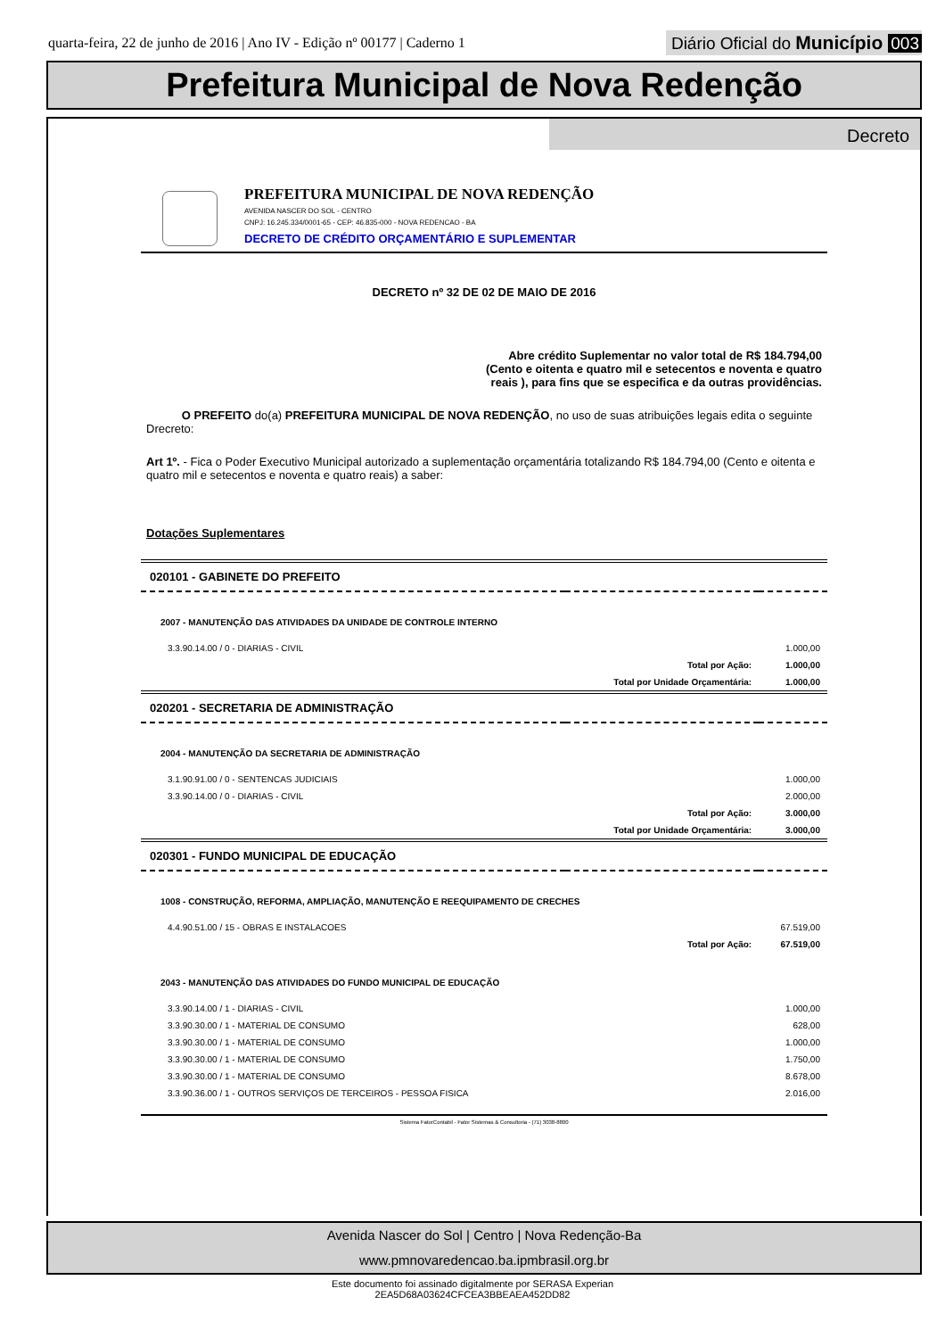quarta-feira, 22 de junho de 2016 | Ano IV - Edição nº 00177 | Caderno 1
Diário Oficial do Município 003
Prefeitura Municipal de Nova Redenção
Decreto
PREFEITURA MUNICIPAL DE NOVA REDENÇÃO
AVENIDA NASCER DO SOL - CENTRO
CNPJ: 16.245.334/0001-65 - CEP: 46.835-000 - NOVA REDENCAO - BA
DECRETO DE CRÉDITO ORÇAMENTÁRIO E SUPLEMENTAR
DECRETO nº 32 DE 02 DE MAIO DE 2016
Abre crédito Suplementar no valor total de R$ 184.794,00 (Cento e oitenta e quatro mil e setecentos e noventa e quatro reais ), para fins que se especifica e da outras providências.
O PREFEITO do(a) PREFEITURA MUNICIPAL DE NOVA REDENÇÃO, no uso de suas atribuições legais edita o seguinte Drecreto:
Art 1º. - Fica o Poder Executivo Municipal autorizado a suplementação orçamentária totalizando R$ 184.794,00 (Cento e oitenta e quatro mil e setecentos e noventa e quatro reais) a saber:
Dotações Suplementares
| 020101 - GABINETE DO PREFEITO | | |
| 2007 - MANUTENÇÃO DAS ATIVIDADES DA UNIDADE DE CONTROLE INTERNO | | |
| 3.3.90.14.00 / 0 - DIARIAS - CIVIL | | 1.000,00 |
| | Total por Ação: | 1.000,00 |
| | Total por Unidade Orçamentária: | 1.000,00 |
| 020201 - SECRETARIA DE ADMINISTRAÇÃO | | |
| 2004 - MANUTENÇÃO DA SECRETARIA DE ADMINISTRAÇÃO | | |
| 3.1.90.91.00 / 0 - SENTENCAS JUDICIAIS | | 1.000,00 |
| 3.3.90.14.00 / 0 - DIARIAS - CIVIL | | 2.000,00 |
| | Total por Ação: | 3.000,00 |
| | Total por Unidade Orçamentária: | 3.000,00 |
| 020301 - FUNDO MUNICIPAL DE EDUCAÇÃO | | |
| 1008 - CONSTRUÇÃO, REFORMA, AMPLIAÇÃO, MANUTENÇÃO E REEQUIPAMENTO DE CRECHES | | |
| 4.4.90.51.00 / 15 - OBRAS E INSTALACOES | | 67.519,00 |
| | Total por Ação: | 67.519,00 |
| 2043 - MANUTENÇÃO DAS ATIVIDADES DO FUNDO MUNICIPAL DE EDUCAÇÃO | | |
| 3.3.90.14.00 / 1 - DIARIAS - CIVIL | | 1.000,00 |
| 3.3.90.30.00 / 1 - MATERIAL DE CONSUMO | | 628,00 |
| 3.3.90.30.00 / 1 - MATERIAL DE CONSUMO | | 1.000,00 |
| 3.3.90.30.00 / 1 - MATERIAL DE CONSUMO | | 1.750,00 |
| 3.3.90.30.00 / 1 - MATERIAL DE CONSUMO | | 8.678,00 |
| 3.3.90.36.00 / 1 - OUTROS SERVIÇOS DE TERCEIROS - PESSOA FISICA | | 2.016,00 |
Sistema FatorContabil - Fator Sistemas & Consultoria - (71) 3038-8800
Avenida Nascer do Sol | Centro | Nova Redenção-Ba
www.pmnovaredencao.ba.ipmbrasil.org.br
Este documento foi assinado digitalmente por SERASA Experian
2EA5D68A03624CFCEA3BBEAEA452DD82